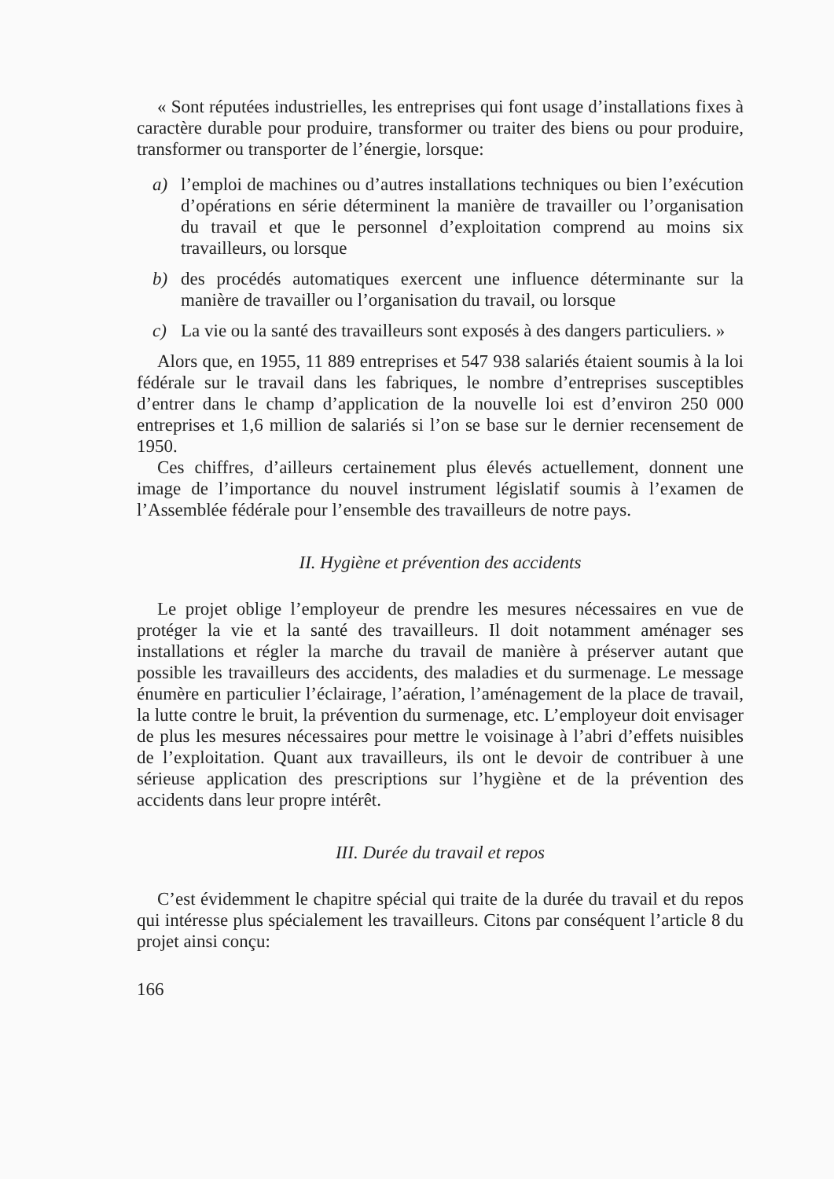« Sont réputées industrielles, les entreprises qui font usage d’installations fixes à caractère durable pour produire, transformer ou traiter des biens ou pour produire, transformer ou transporter de l’énergie, lorsque:
a) l’emploi de machines ou d’autres installations techniques ou bien l’exécution d’opérations en série déterminent la manière de travailler ou l’organisation du travail et que le personnel d’exploitation comprend au moins six travailleurs, ou lorsque
b) des procédés automatiques exercent une influence déterminante sur la manière de travailler ou l’organisation du travail, ou lorsque
c) La vie ou la santé des travailleurs sont exposés à des dangers particuliers. »
Alors que, en 1955, 11 889 entreprises et 547 938 salariés étaient soumis à la loi fédérale sur le travail dans les fabriques, le nombre d’entreprises susceptibles d’entrer dans le champ d’application de la nouvelle loi est d’environ 250 000 entreprises et 1,6 million de salariés si l’on se base sur le dernier recensement de 1950.
Ces chiffres, d’ailleurs certainement plus élevés actuellement, donnent une image de l’importance du nouvel instrument législatif soumis à l’examen de l’Assemblée fédérale pour l’ensemble des travailleurs de notre pays.
II. Hygiène et prévention des accidents
Le projet oblige l’employeur de prendre les mesures nécessaires en vue de protéger la vie et la santé des travailleurs. Il doit notamment aménager ses installations et régler la marche du travail de manière à préserver autant que possible les travailleurs des accidents, des maladies et du surmenage. Le message énumère en particulier l’éclairage, l’aération, l’aménagement de la place de travail, la lutte contre le bruit, la prévention du surmenage, etc. L’employeur doit envisager de plus les mesures nécessaires pour mettre le voisinage à l’abri d’effets nuisibles de l’exploitation. Quant aux travailleurs, ils ont le devoir de contribuer à une sérieuse application des prescriptions sur l’hygiène et de la prévention des accidents dans leur propre intérêt.
III. Durée du travail et repos
C’est évidemment le chapitre spécial qui traite de la durée du travail et du repos qui intéresse plus spécialement les travailleurs. Citons par conséquent l’article 8 du projet ainsi conçu:
166